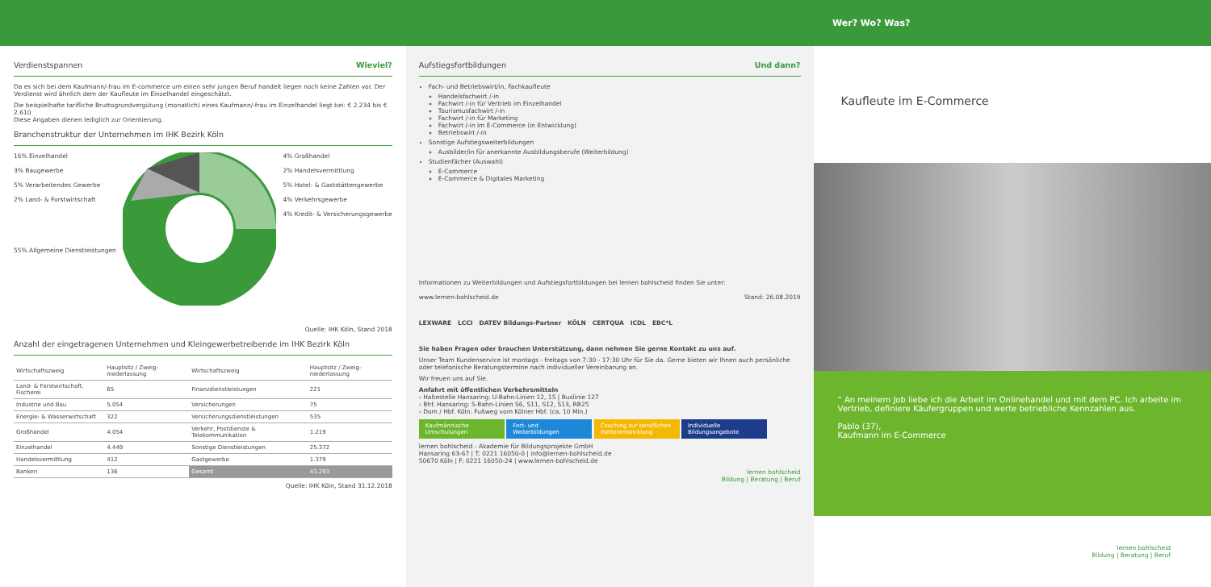Wer? Wo? Was?
Verdienstspannen Wieviel?
Da es sich bei dem Kaufmann/-frau im E-commerce um einen sehr jungen Beruf handelt liegen noch keine Zahlen vor. Der Verdienst wird ähnlich dem der Kaufleute im Einzelhandel eingeschätzt.
Die beispielhafte tarifliche Bruttogrundvergütung (monatlich) eines Kaufmann/-frau im Einzelhandel liegt bei: € 2.234 bis € 2.610
Diese Angaben dienen lediglich zur Orientierung.
Branchenstruktur der Unternehmen im IHK Bezirk Köln
16% Einzelhandel
3% Baugewerbe
5% Verarbeitendes Gewerbe
2% Land- & Forstwirtschaft
55% Allgemeine Dienstleistungen
4% Großhandel
2% Handelsvermittlung
5% Hotel- & Gaststättengewerbe
4% Verkehrsgewerbe
4% Kredit- & Versicherungsgewerbe
Quelle: IHK Köln, Stand 2018
Anzahl der eingetragenen Unternehmen und Kleingewerbetreibende im IHK Bezirk Köln
| Wirtschaftszweig | Hauptsitz / Zweig-niederlassung | Wirtschaftszweig | Hauptsitz / Zweig-niederlassung |
| --- | --- | --- | --- |
| Land- & Forstwirtschaft, Fischerei | 65 | Finanzdienstleistungen | 221 |
| Industrie und Bau | 5.054 | Versicherungen | 75 |
| Energie- & Wasserwirtschaft | 322 | Versicherungsdienstleistungen | 535 |
| Großhandel | 4.054 | Verkehr, Postdienste & Telekommunikation | 1.219 |
| Einzelhandel | 4.449 | Sonstige Dienstleistungen | 25.372 |
| Handelsvermittlung | 412 | Gastgewerbe | 1.379 |
| Banken | 136 | Gesamt | 43.293 |
Quelle: IHK Köln, Stand 31.12.2018
Aufstiegsfortbildungen Und dann?
Fach- und Betriebswirt/in, Fachkaufleute
Handelsfachwirt /-in
Fachwirt /-in für Vertrieb im Einzelhandel
Tourismusfachwirt /-in
Fachwirt /-in für Marketing
Fachwirt /-in im E-Commerce (in Entwicklung)
Betriebswirt /-in
Sonstige Aufstiegsweiterbildungen
Ausbilder/in für anerkannte Ausbildungsberufe (Weiterbildung)
Studienfächer (Auswahl)
E-Commerce
E-Commerce & Digitales Marketing
Informationen zu Weiterbildungen und Aufstiegsfortbildungen bei lernen bohlscheid finden Sie unter:
www.lernen-bohlscheid.de Stand: 26.08.2019
LEXWARE LCCI DATEV Bildungs-Partner KÖLN CERTQUA ICDL EBC*L
Sie haben Fragen oder brauchen Unterstützung, dann nehmen Sie gerne Kontakt zu uns auf.
Unser Team Kundenservice ist montags - freitags von 7:30 - 17:30 Uhr für Sie da. Gerne bieten wir Ihnen auch persönliche oder telefonische Beratungstermine nach individueller Vereinbarung an.
Wir freuen uns auf Sie.
Anfahrt mit öffentlichen Verkehrsmitteln
› Haltestelle Hansaring: U-Bahn-Linien 12, 15 | Buslinie 127
› Bhf. Hansaring: S-Bahn-Linien S6, S11, S12, S13, RB25
› Dom / Hbf. Köln: Fußweg vom Kölner Hbf. (ca. 10 Min.)
Kaufmännische Umschulungen Fort- und Weiterbildungen Coaching zur beruflichen Weiterentwicklung Individuelle Bildungsangebote
lernen bohlscheid - Akademie für Bildungsprojekte GmbH
Hansaring 63-67 | T: 0221 16050-0 | info@lernen-bohlscheid.de
50670 Köln | F: 0221 16050-24 | www.lernen-bohlscheid.de
lernen bohlscheid
Bildung | Beratung | Beruf
Kaufleute im E-Commerce
“ An meinem Job liebe ich die Arbeit im Onlinehandel und mit dem PC. Ich arbeite im Vertrieb, definiere Käufergruppen und werte betriebliche Kennzahlen aus.
Pablo (37),
Kaufmann im E-Commerce
lernen bohlscheid
Bildung | Beratung | Beruf